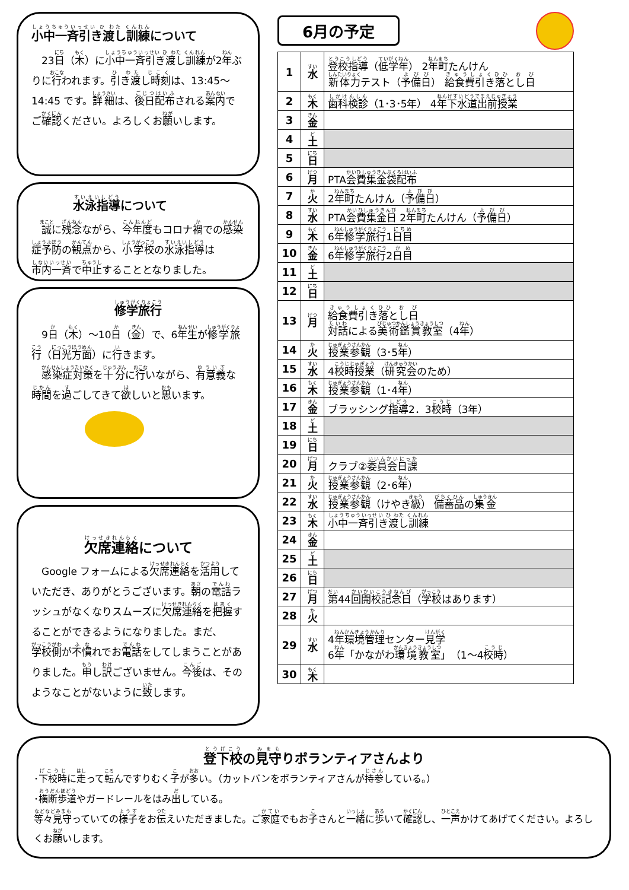小中一斉引き渡し訓練について
　23日（木）に小中一斉引き渡し訓練が2年ぶりに行われます。引き渡し時刻は、13:45～14:45 です。詳細は、後日配布される案内でご確認ください。よろしくお願いします。
水泳指導について
　誠に残念ながら、今年度もコロナ禍での感染症予防の観点から、小学校の水泳指導は市内一斉で中止することとなりました。
修学旅行
　9日（木）～10日（金）で、6年生が修学旅行（日光方面）に行きます。
　感染症対策を十分に行いながら、有意義な時間を過ごしてきて欲しいと思います。
欠席連絡について
　Google フォームによる欠席連絡を活用していただき、ありがとうございます。朝の電話ラッシュがなくなりスムーズに欠席連絡を把握することができるようになりました。まだ、学校側が不慣れでお電話をしてしまうことがありました。申し訳ございません。今後は、そのようなことがないように致します。
6月の予定
| 1 | 水 | 登校指導 （ 低学年 ） 2 年町 たんけん 新体力 テスト（ 予備日 ） 給食費引き落とし日 |
| 2 | 木 | 歯科検診 （1･3･5年） 4 年下水道出前授業 |
| 3 | 金 | |
| 4 | 土 | |
| 5 | 日 | |
| 6 | 月 | PTA 会費集金袋配布 |
| 7 | 火 | 2 年町 たんけん（ 予備日 ） |
| 8 | 水 | PTA 会費集金日 2 年町 たんけん（ 予備日 ） |
| 9 | 木 | 6 年修学旅行 1 日目 |
| 10 | 金 | 6 年修学旅行 2 日目 |
| 11 | 土 | |
| 12 | 日 | |
| 13 | 月 | 給食費引き落とし日 対話 による 美術鑑賞教室 （4 年 ） |
| 14 | 火 | 授業参観 （3･5 年 ） |
| 15 | 水 | 4 校時授業 （ 研究会 のため） |
| 16 | 木 | 授業参観 （1･4 年 ） |
| 17 | 金 | ブラッシング 指導 2．3 校時 （3年） |
| 18 | 土 | |
| 19 | 日 | |
| 20 | 月 | クラブ② 委員会日課 |
| 21 | 火 | 授業参観 （2･6 年 ） |
| 22 | 水 | 授業参観 （けやき 級 ） 備蓄品 の 集金 |
| 23 | 木 | 小中一斉引き渡し訓練 |
| 24 | 金 | |
| 25 | 土 | |
| 26 | 日 | |
| 27 | 月 | 第 44 回開校記念日 （ 学校 はあります） |
| 28 | 火 | |
| 29 | 水 | 4 年環境管理 センター 見学 6 年 「かながわ 環境教室 」（1～4 校時 ） |
| 30 | 木 | |
登下校の見守りボランティアさんより
･下校時に走って転んですりむく子が多い。（カットバンをボランティアさんが持参している。）
･横断歩道やガードレールをはみ出している。
等々見守っていての様子をお伝えいただきました。ご家庭でもお子さんと一緒に歩いて確認し、一声かけてあげてください。よろしくお願いします。